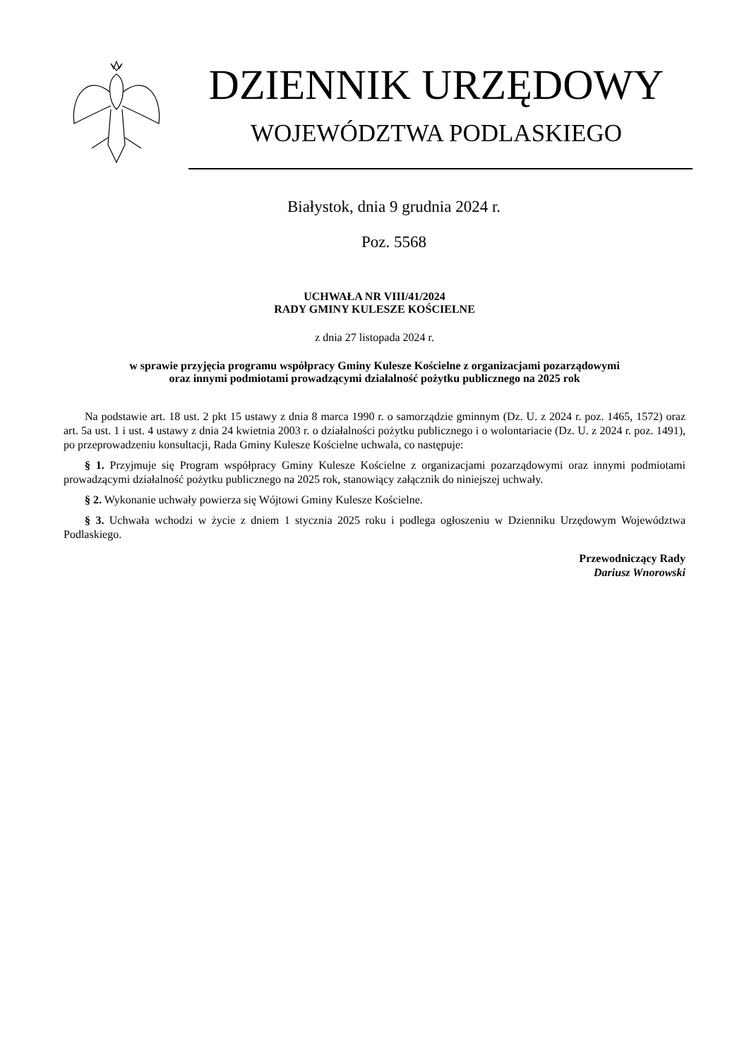DZIENNIK URZĘDOWY
WOJEWÓDZTWA PODLASKIEGO
Białystok, dnia 9 grudnia 2024 r.
Poz. 5568
UCHWAŁA NR VIII/41/2024
RADY GMINY KULESZE KOŚCIELNE
z dnia 27 listopada 2024 r.
w sprawie przyjęcia programu współpracy Gminy Kulesze Kościelne z organizacjami pozarządowymi
oraz innymi podmiotami prowadzącymi działalność pożytku publicznego na 2025 rok
Na podstawie art. 18 ust. 2 pkt 15 ustawy z dnia 8 marca 1990 r. o samorządzie gminnym (Dz. U. z 2024 r. poz. 1465, 1572) oraz art. 5a ust. 1 i ust. 4 ustawy z dnia 24 kwietnia 2003 r. o działalności pożytku publicznego i o wolontariacie (Dz. U. z 2024 r. poz. 1491), po przeprowadzeniu konsultacji, Rada Gminy Kulesze Kościelne uchwala, co następuje:
§ 1. Przyjmuje się Program współpracy Gminy Kulesze Kościelne z organizacjami pozarządowymi oraz innymi podmiotami prowadzącymi działalność pożytku publicznego na 2025 rok, stanowiący załącznik do niniejszej uchwały.
§ 2. Wykonanie uchwały powierza się Wójtowi Gminy Kulesze Kościelne.
§ 3. Uchwała wchodzi w życie z dniem 1 stycznia 2025 roku i podlega ogłoszeniu w Dzienniku Urzędowym Województwa Podlaskiego.
Przewodniczący Rady
Dariusz Wnorowski